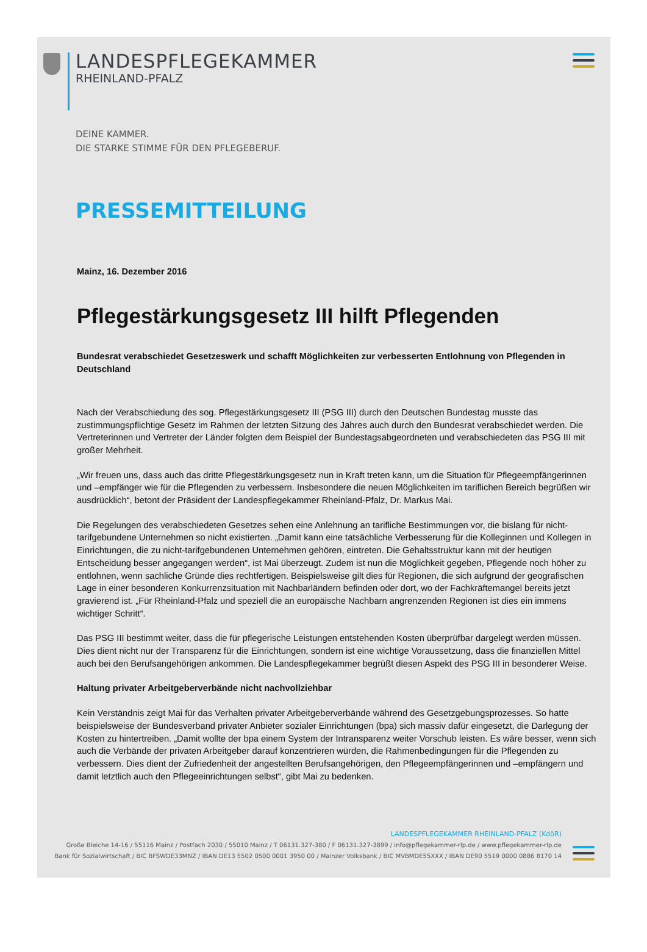LANDESPFLEGEKAMMER
RHEINLAND-PFALZ
DEINE KAMMER.
DIE STARKE STIMME FÜR DEN PFLEGEBERUF.
PRESSEMITTEILUNG
Mainz, 16. Dezember 2016
Pflegestärkungsgesetz III hilft Pflegenden
Bundesrat verabschiedet Gesetzeswerk und schafft Möglichkeiten zur verbesserten Entlohnung von Pflegenden in Deutschland
Nach der Verabschiedung des sog. Pflegestärkungsgesetz III (PSG III) durch den Deutschen Bundestag musste das zustimmungspflichtige Gesetz im Rahmen der letzten Sitzung des Jahres auch durch den Bundesrat verabschiedet werden. Die Vertreterinnen und Vertreter der Länder folgten dem Beispiel der Bundestagsabgeordneten und verabschiedeten das PSG III mit großer Mehrheit.
„Wir freuen uns, dass auch das dritte Pflegestärkungsgesetz nun in Kraft treten kann, um die Situation für Pflegeempfängerinnen und –empfänger wie für die Pflegenden zu verbessern. Insbesondere die neuen Möglichkeiten im tariflichen Bereich begrüßen wir ausdrücklich“, betont der Präsident der Landespflegekammer Rheinland-Pfalz, Dr. Markus Mai.
Die Regelungen des verabschiedeten Gesetzes sehen eine Anlehnung an tarifliche Bestimmungen vor, die bislang für nicht-tarifgebundene Unternehmen so nicht existierten. „Damit kann eine tatsächliche Verbesserung für die Kolleginnen und Kollegen in Einrichtungen, die zu nicht-tarifgebundenen Unternehmen gehören, eintreten. Die Gehaltsstruktur kann mit der heutigen Entscheidung besser angegangen werden“, ist Mai überzeugt. Zudem ist nun die Möglichkeit gegeben, Pflegende noch höher zu entlohnen, wenn sachliche Gründe dies rechtfertigen. Beispielsweise gilt dies für Regionen, die sich aufgrund der geografischen Lage in einer besonderen Konkurrenzsituation mit Nachbarländern befinden oder dort, wo der Fachkräftemangel bereits jetzt gravierend ist. „Für Rheinland-Pfalz und speziell die an europäische Nachbarn angrenzenden Regionen ist dies ein immens wichtiger Schritt“.
Das PSG III bestimmt weiter, dass die für pflegerische Leistungen entstehenden Kosten überprüfbar dargelegt werden müssen. Dies dient nicht nur der Transparenz für die Einrichtungen, sondern ist eine wichtige Voraussetzung, dass die finanziellen Mittel auch bei den Berufsangehörigen ankommen. Die Landespflegekammer begrüßt diesen Aspekt des PSG III in besonderer Weise.
Haltung privater Arbeitgeberverbände nicht nachvollziehbar
Kein Verständnis zeigt Mai für das Verhalten privater Arbeitgeberverbände während des Gesetzgebungsprozesses. So hatte beispielsweise der Bundesverband privater Anbieter sozialer Einrichtungen (bpa) sich massiv dafür eingesetzt, die Darlegung der Kosten zu hintertreiben. „Damit wollte der bpa einem System der Intransparenz weiter Vorschub leisten. Es wäre besser, wenn sich auch die Verbände der privaten Arbeitgeber darauf konzentrieren würden, die Rahmenbedingungen für die Pflegenden zu verbessern. Dies dient der Zufriedenheit der angestellten Berufsangehörigen, den Pflegeempfängerinnen und –empfängern und damit letztlich auch den Pflegeeinrichtungen selbst“, gibt Mai zu bedenken.
LANDESPFLEGEKAMMER RHEINLAND-PFALZ (KdöR)
Große Bleiche 14-16 / 55116 Mainz / Postfach 2030 / 55010 Mainz / T 06131.327-380 / F 06131.327-3899 / info@pflegekammer-rlp.de / www.pflegekammer-rlp.de
Bank für Sozialwirtschaft / BIC BFSWDE33MNZ / IBAN DE13 5502 0500 0001 3950 00 / Mainzer Volksbank / BIC MVBMDE55XXX / IBAN DE90 5519 0000 0886 8170 14